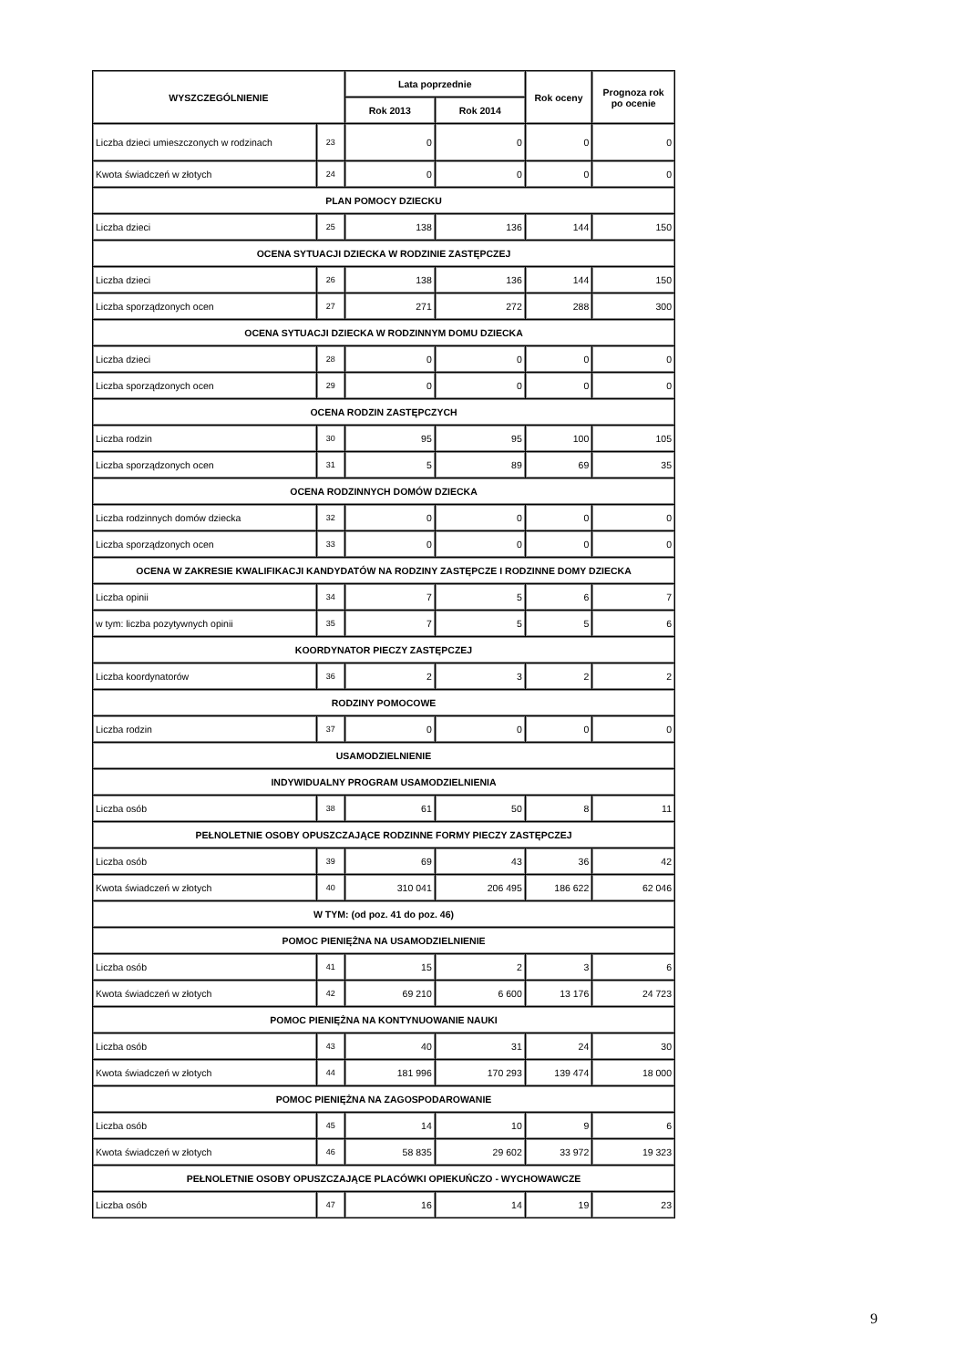| WYSZCZEGÓLNIENIE | | Lata poprzednie | | Rok oceny | Prognoza rok po ocenie |
| --- | --- | --- | --- | --- | --- |
| | | Rok 2013 | Rok 2014 | | |
| Liczba dzieci umieszczonych w rodzinach | 23 | 0 | 0 | 0 | 0 |
| Kwota świadczeń w złotych | 24 | 0 | 0 | 0 | 0 |
| PLAN POMOCY DZIECKU | | | | | |
| Liczba dzieci | 25 | 138 | 136 | 144 | 150 |
| OCENA SYTUACJI DZIECKA W RODZINIE ZASTĘPCZEJ | | | | | |
| Liczba dzieci | 26 | 138 | 136 | 144 | 150 |
| Liczba sporządzonych ocen | 27 | 271 | 272 | 288 | 300 |
| OCENA SYTUACJI DZIECKA W RODZINNYM DOMU DZIECKA | | | | | |
| Liczba dzieci | 28 | 0 | 0 | 0 | 0 |
| Liczba sporządzonych ocen | 29 | 0 | 0 | 0 | 0 |
| OCENA RODZIN ZASTĘPCZYCH | | | | | |
| Liczba rodzin | 30 | 95 | 95 | 100 | 105 |
| Liczba sporządzonych ocen | 31 | 5 | 89 | 69 | 35 |
| OCENA RODZINNYCH DOMÓW DZIECKA | | | | | |
| Liczba rodzinnych domów dziecka | 32 | 0 | 0 | 0 | 0 |
| Liczba sporządzonych ocen | 33 | 0 | 0 | 0 | 0 |
| OCENA W ZAKRESIE KWALIFIKACJI KANDYDATÓW NA RODZINY ZASTĘPCZE I RODZINNE DOMY DZIECKA | | | | | |
| Liczba opinii | 34 | 7 | 5 | 6 | 7 |
| w tym: liczba pozytywnych opinii | 35 | 7 | 5 | 5 | 6 |
| KOORDYNATOR PIECZY ZASTĘPCZEJ | | | | | |
| Liczba koordynatorów | 36 | 2 | 3 | 2 | 2 |
| RODZINY POMOCOWE | | | | | |
| Liczba rodzin | 37 | 0 | 0 | 0 | 0 |
| USAMODZIELNIENIE | | | | | |
| INDYWIDUALNY PROGRAM USAMODZIELNIENIA | | | | | |
| Liczba osób | 38 | 61 | 50 | 8 | 11 |
| PEŁNOLETNIE OSOBY OPUSZCZAJĄCE RODZINNE FORMY PIECZY ZASTĘPCZEJ | | | | | |
| Liczba osób | 39 | 69 | 43 | 36 | 42 |
| Kwota świadczeń w złotych | 40 | 310 041 | 206 495 | 186 622 | 62 046 |
| W TYM: (od poz. 41 do poz. 46) | | | | | |
| POMOC PIENIĘŻNA NA USAMODZIELNIENIE | | | | | |
| Liczba osób | 41 | 15 | 2 | 3 | 6 |
| Kwota świadczeń w złotych | 42 | 69 210 | 6 600 | 13 176 | 24 723 |
| POMOC PIENIĘŻNA NA KONTYNUOWANIE NAUKI | | | | | |
| Liczba osób | 43 | 40 | 31 | 24 | 30 |
| Kwota świadczeń w złotych | 44 | 181 996 | 170 293 | 139 474 | 18 000 |
| POMOC PIENIĘŻNA NA ZAGOSPODAROWANIE | | | | | |
| Liczba osób | 45 | 14 | 10 | 9 | 6 |
| Kwota świadczeń w złotych | 46 | 58 835 | 29 602 | 33 972 | 19 323 |
| PEŁNOLETNIE OSOBY OPUSZCZAJĄCE PLACÓWKI OPIEKUŃCZO - WYCHOWAWCZE | | | | | |
| Liczba osób | 47 | 16 | 14 | 19 | 23 |
9